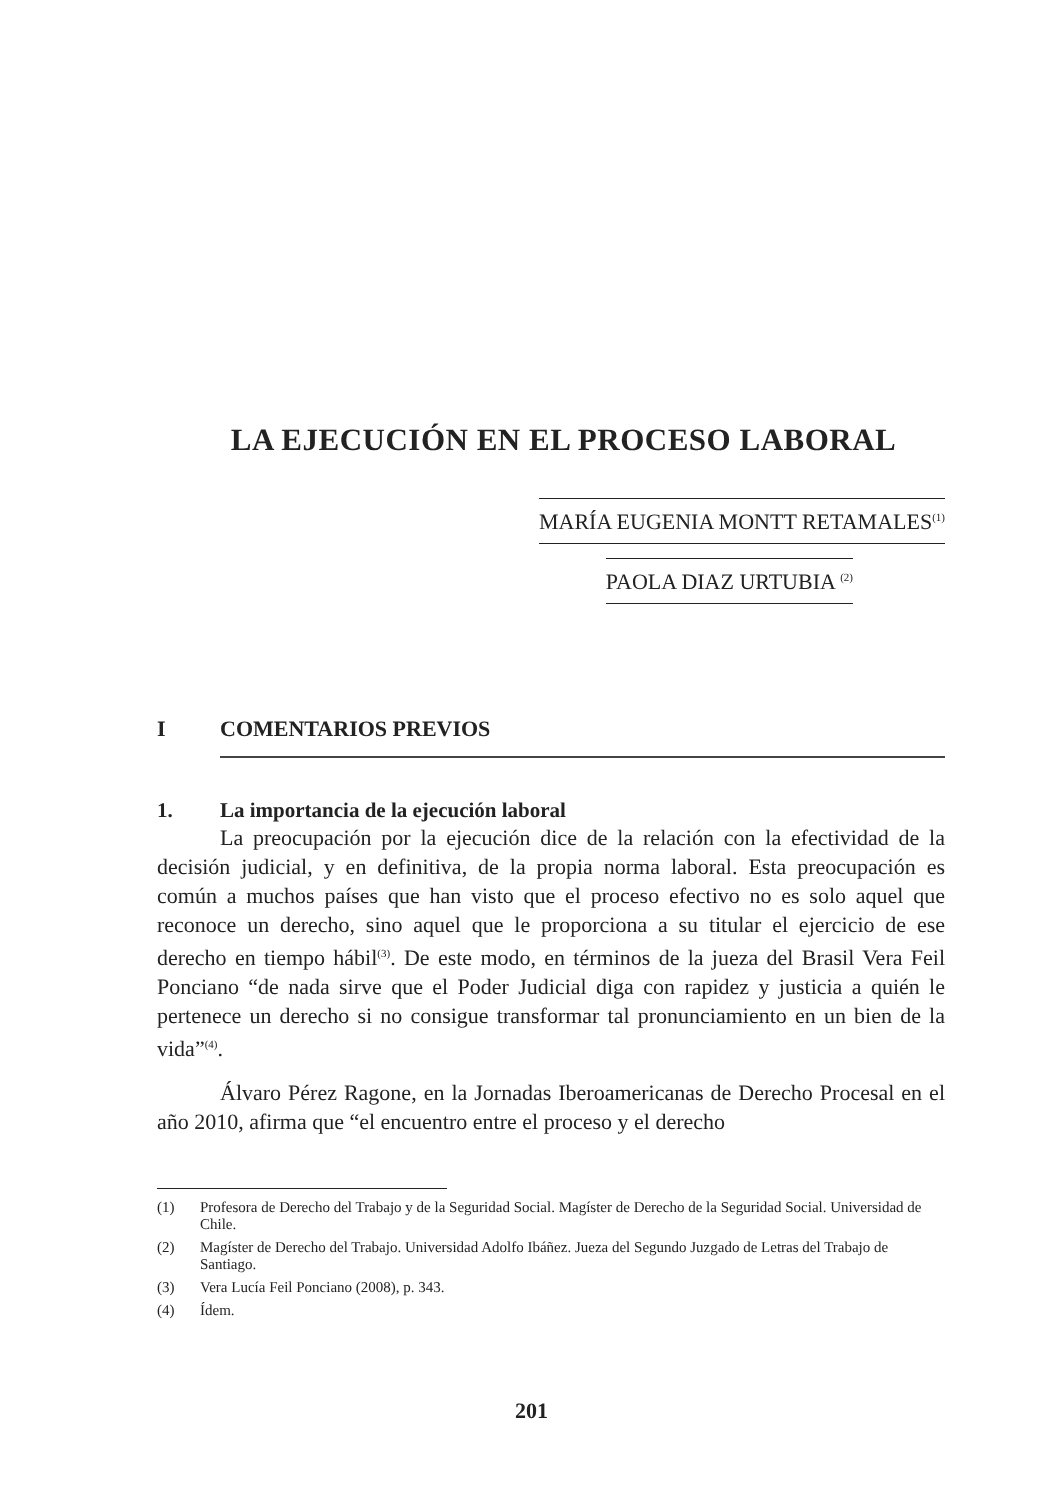LA EJECUCIÓN EN EL PROCESO LABORAL
MARÍA EUGENIA MONTT RETAMALES<sup>(1)</sup>
PAOLA DIAZ URTUBIA <sup>(2)</sup>
I COMENTARIOS PREVIOS
1. La importancia de la ejecución laboral
La preocupación por la ejecución dice de la relación con la efectividad de la decisión judicial, y en definitiva, de la propia norma laboral. Esta preocupación es común a muchos países que han visto que el proceso efectivo no es solo aquel que reconoce un derecho, sino aquel que le proporciona a su titular el ejercicio de ese derecho en tiempo hábil<sup>(3)</sup>. De este modo, en términos de la jueza del Brasil Vera Feil Ponciano “de nada sirve que el Poder Judicial diga con rapidez y justicia a quién le pertenece un derecho si no consigue transformar tal pronunciamiento en un bien de la vida”<sup>(4)</sup>.
Álvaro Pérez Ragone, en la Jornadas Iberoamericanas de Derecho Procesal en el año 2010, afirma que “el encuentro entre el proceso y el derecho
(1) Profesora de Derecho del Trabajo y de la Seguridad Social. Magíster de Derecho de la Seguridad Social. Universidad de Chile.
(2) Magíster de Derecho del Trabajo. Universidad Adolfo Ibáñez. Jueza del Segundo Juzgado de Letras del Trabajo de Santiago.
(3) Vera Lucía Feil Ponciano (2008), p. 343.
(4) Ídem.
201